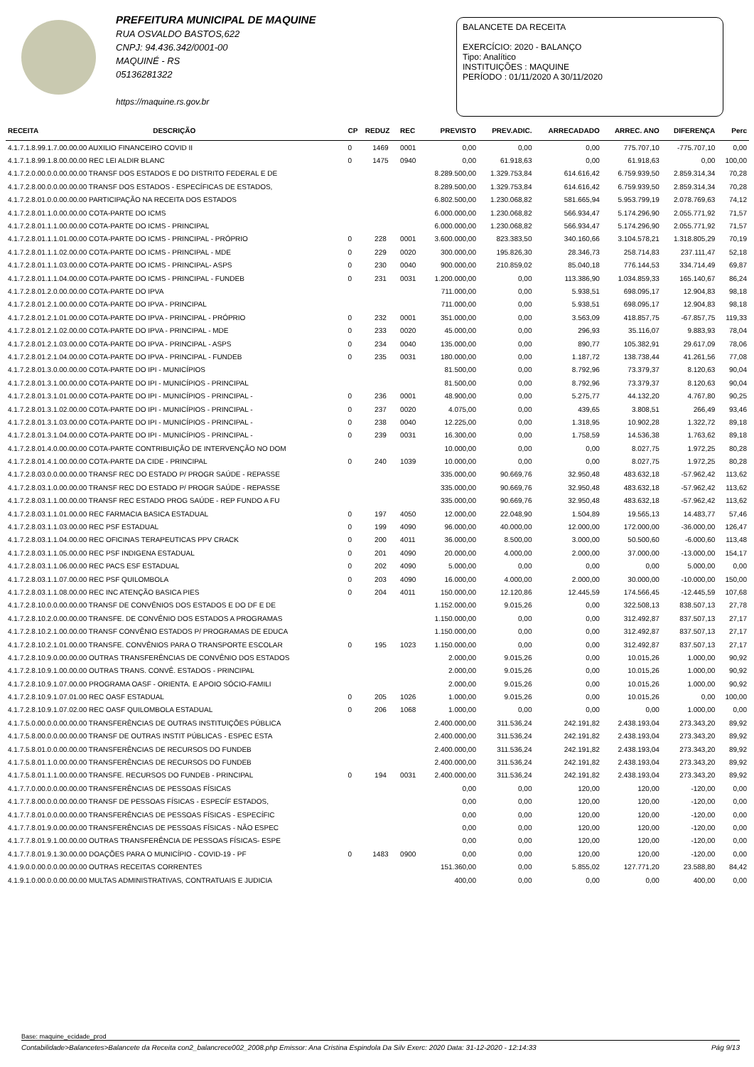PREFEITURA MUNICIPAL DE MAQUINE
RUA OSVALDO BASTOS,622
CNPJ: 94.436.342/0001-00
MAQUINÉ - RS
05136281322
https://maquine.rs.gov.br
BALANCETE DA RECEITA
EXERCÍCIO: 2020 - BALANÇO
Tipo: Analítico
INSTITUIÇÕES : MAQUINE
PERÍODO : 01/11/2020 A 30/11/2020
| RECEITA | DESCRIÇÃO | CP | REDUZ | REC | PREVISTO | PREV.ADIC. | ARRECADADO | ARREC. ANO | DIFERENÇA | Perc |
| --- | --- | --- | --- | --- | --- | --- | --- | --- | --- | --- |
| 4.1.7.1.8.99.1.7.00.00.00 AUXILIO FINANCEIRO COVID II | | 0 | 1469 | 0001 | 0,00 | 0,00 | 0,00 | 775.707,10 | -775.707,10 | 0,00 |
| 4.1.7.1.8.99.1.8.00.00.00 REC LEI ALDIR BLANC | | 0 | 1475 | 0940 | 0,00 | 61.918,63 | 0,00 | 61.918,63 | 0,00 | 100,00 |
| 4.1.7.2.0.00.0.0.00.00.00 TRANSF DOS ESTADOS E DO DISTRITO FEDERAL E DE | | | | | 8.289.500,00 | 1.329.753,84 | 614.616,42 | 6.759.939,50 | 2.859.314,34 | 70,28 |
| 4.1.7.2.8.00.0.0.00.00.00 TRANSF DOS ESTADOS - ESPECÍFICAS DE ESTADOS, | | | | | 8.289.500,00 | 1.329.753,84 | 614.616,42 | 6.759.939,50 | 2.859.314,34 | 70,28 |
| 4.1.7.2.8.01.0.0.00.00.00 PARTICIPAÇÃO NA RECEITA DOS ESTADOS | | | | | 6.802.500,00 | 1.230.068,82 | 581.665,94 | 5.953.799,19 | 2.078.769,63 | 74,12 |
| 4.1.7.2.8.01.1.0.00.00.00 COTA-PARTE DO ICMS | | | | | 6.000.000,00 | 1.230.068,82 | 566.934,47 | 5.174.296,90 | 2.055.771,92 | 71,57 |
| 4.1.7.2.8.01.1.1.00.00.00 COTA-PARTE DO ICMS - PRINCIPAL | | | | | 6.000.000,00 | 1.230.068,82 | 566.934,47 | 5.174.296,90 | 2.055.771,92 | 71,57 |
| 4.1.7.2.8.01.1.1.01.00.00 COTA-PARTE DO ICMS - PRINCIPAL - PRÓPRIO | | 0 | 228 | 0001 | 3.600.000,00 | 823.383,50 | 340.160,66 | 3.104.578,21 | 1.318.805,29 | 70,19 |
| 4.1.7.2.8.01.1.1.02.00.00 COTA-PARTE DO ICMS - PRINCIPAL - MDE | | 0 | 229 | 0020 | 300.000,00 | 195.826,30 | 28.346,73 | 258.714,83 | 237.111,47 | 52,18 |
| 4.1.7.2.8.01.1.1.03.00.00 COTA-PARTE DO ICMS - PRINCIPAL- ASPS | | 0 | 230 | 0040 | 900.000,00 | 210.859,02 | 85.040,18 | 776.144,53 | 334.714,49 | 69,87 |
| 4.1.7.2.8.01.1.1.04.00.00 COTA-PARTE DO ICMS - PRINCIPAL - FUNDEB | | 0 | 231 | 0031 | 1.200.000,00 | 0,00 | 113.386,90 | 1.034.859,33 | 165.140,67 | 86,24 |
| 4.1.7.2.8.01.2.0.00.00.00 COTA-PARTE DO IPVA | | | | | 711.000,00 | 0,00 | 5.938,51 | 698.095,17 | 12.904,83 | 98,18 |
| 4.1.7.2.8.01.2.1.00.00.00 COTA-PARTE DO IPVA - PRINCIPAL | | | | | 711.000,00 | 0,00 | 5.938,51 | 698.095,17 | 12.904,83 | 98,18 |
| 4.1.7.2.8.01.2.1.01.00.00 COTA-PARTE DO IPVA - PRINCIPAL - PRÓPRIO | | 0 | 232 | 0001 | 351.000,00 | 0,00 | 3.563,09 | 418.857,75 | -67.857,75 | 119,33 |
| 4.1.7.2.8.01.2.1.02.00.00 COTA-PARTE DO IPVA - PRINCIPAL - MDE | | 0 | 233 | 0020 | 45.000,00 | 0,00 | 296,93 | 35.116,07 | 9.883,93 | 78,04 |
| 4.1.7.2.8.01.2.1.03.00.00 COTA-PARTE DO IPVA - PRINCIPAL - ASPS | | 0 | 234 | 0040 | 135.000,00 | 0,00 | 890,77 | 105.382,91 | 29.617,09 | 78,06 |
| 4.1.7.2.8.01.2.1.04.00.00 COTA-PARTE DO IPVA - PRINCIPAL - FUNDEB | | 0 | 235 | 0031 | 180.000,00 | 0,00 | 1.187,72 | 138.738,44 | 41.261,56 | 77,08 |
| 4.1.7.2.8.01.3.0.00.00.00 COTA-PARTE DO IPI - MUNICÍPIOS | | | | | 81.500,00 | 0,00 | 8.792,96 | 73.379,37 | 8.120,63 | 90,04 |
| 4.1.7.2.8.01.3.1.00.00.00 COTA-PARTE DO IPI - MUNICÍPIOS - PRINCIPAL | | | | | 81.500,00 | 0,00 | 8.792,96 | 73.379,37 | 8.120,63 | 90,04 |
| 4.1.7.2.8.01.3.1.01.00.00 COTA-PARTE DO IPI - MUNICÍPIOS - PRINCIPAL - | | 0 | 236 | 0001 | 48.900,00 | 0,00 | 5.275,77 | 44.132,20 | 4.767,80 | 90,25 |
| 4.1.7.2.8.01.3.1.02.00.00 COTA-PARTE DO IPI - MUNICÍPIOS - PRINCIPAL - | | 0 | 237 | 0020 | 4.075,00 | 0,00 | 439,65 | 3.808,51 | 266,49 | 93,46 |
| 4.1.7.2.8.01.3.1.03.00.00 COTA-PARTE DO IPI - MUNICÍPIOS - PRINCIPAL - | | 0 | 238 | 0040 | 12.225,00 | 0,00 | 1.318,95 | 10.902,28 | 1.322,72 | 89,18 |
| 4.1.7.2.8.01.3.1.04.00.00 COTA-PARTE DO IPI - MUNICÍPIOS - PRINCIPAL - | | 0 | 239 | 0031 | 16.300,00 | 0,00 | 1.758,59 | 14.536,38 | 1.763,62 | 89,18 |
| 4.1.7.2.8.01.4.0.00.00.00 COTA-PARTE CONTRIBUIÇÃO DE INTERVENÇÃO NO DOM | | | | | 10.000,00 | 0,00 | 0,00 | 8.027,75 | 1.972,25 | 80,28 |
| 4.1.7.2.8.01.4.1.00.00.00 COTA-PARTE DA CIDE - PRINCIPAL | | 0 | 240 | 1039 | 10.000,00 | 0,00 | 0,00 | 8.027,75 | 1.972,25 | 80,28 |
| 4.1.7.2.8.03.0.0.00.00.00 TRANSF REC DO ESTADO P/ PROGR SAÚDE - REPASSE | | | | | 335.000,00 | 90.669,76 | 32.950,48 | 483.632,18 | -57.962,42 | 113,62 |
| 4.1.7.2.8.03.1.0.00.00.00 TRANSF REC DO ESTADO P/ PROGR SAÚDE - REPASSE | | | | | 335.000,00 | 90.669,76 | 32.950,48 | 483.632,18 | -57.962,42 | 113,62 |
| 4.1.7.2.8.03.1.1.00.00.00 TRANSF REC ESTADO PROG SAÚDE - REP FUNDO A FU | | | | | 335.000,00 | 90.669,76 | 32.950,48 | 483.632,18 | -57.962,42 | 113,62 |
| 4.1.7.2.8.03.1.1.01.00.00 REC FARMACIA BASICA ESTADUAL | | 0 | 197 | 4050 | 12.000,00 | 22.048,90 | 1.504,89 | 19.565,13 | 14.483,77 | 57,46 |
| 4.1.7.2.8.03.1.1.03.00.00 REC PSF ESTADUAL | | 0 | 199 | 4090 | 96.000,00 | 40.000,00 | 12.000,00 | 172.000,00 | -36.000,00 | 126,47 |
| 4.1.7.2.8.03.1.1.04.00.00 REC OFICINAS TERAPEUTICAS PPV CRACK | | 0 | 200 | 4011 | 36.000,00 | 8.500,00 | 3.000,00 | 50.500,60 | -6.000,60 | 113,48 |
| 4.1.7.2.8.03.1.1.05.00.00 REC PSF INDIGENA ESTADUAL | | 0 | 201 | 4090 | 20.000,00 | 4.000,00 | 2.000,00 | 37.000,00 | -13.000,00 | 154,17 |
| 4.1.7.2.8.03.1.1.06.00.00 REC PACS ESF ESTADUAL | | 0 | 202 | 4090 | 5.000,00 | 0,00 | 0,00 | 0,00 | 5.000,00 | 0,00 |
| 4.1.7.2.8.03.1.1.07.00.00 REC PSF QUILOMBOLA | | 0 | 203 | 4090 | 16.000,00 | 4.000,00 | 2.000,00 | 30.000,00 | -10.000,00 | 150,00 |
| 4.1.7.2.8.03.1.1.08.00.00 REC INC ATENÇÃO BASICA PIES | | 0 | 204 | 4011 | 150.000,00 | 12.120,86 | 12.445,59 | 174.566,45 | -12.445,59 | 107,68 |
| 4.1.7.2.8.10.0.0.00.00.00 TRANSF DE CONVÊNIOS DOS ESTADOS E DO DF E DE | | | | | 1.152.000,00 | 9.015,26 | 0,00 | 322.508,13 | 838.507,13 | 27,78 |
| 4.1.7.2.8.10.2.0.00.00.00 TRANSFE. DE CONVÊNIO DOS ESTADOS A PROGRAMAS | | | | | 1.150.000,00 | 0,00 | 0,00 | 312.492,87 | 837.507,13 | 27,17 |
| 4.1.7.2.8.10.2.1.00.00.00 TRANSF CONVÊNIO ESTADOS P/ PROGRAMAS DE EDUCA | | | | | 1.150.000,00 | 0,00 | 0,00 | 312.492,87 | 837.507,13 | 27,17 |
| 4.1.7.2.8.10.2.1.01.00.00 TRANSFE. CONVÊNIOS PARA O TRANSPORTE ESCOLAR | | 0 | 195 | 1023 | 1.150.000,00 | 0,00 | 0,00 | 312.492,87 | 837.507,13 | 27,17 |
| 4.1.7.2.8.10.9.0.00.00.00 OUTRAS TRANSFERÊNCIAS DE CONVÊNIO DOS ESTADOS | | | | | 2.000,00 | 9.015,26 | 0,00 | 10.015,26 | 1.000,00 | 90,92 |
| 4.1.7.2.8.10.9.1.00.00.00 OUTRAS TRANS. CONVÊ. ESTADOS - PRINCIPAL | | | | | 2.000,00 | 9.015,26 | 0,00 | 10.015,26 | 1.000,00 | 90,92 |
| 4.1.7.2.8.10.9.1.07.00.00 PROGRAMA OASF - ORIENTA. E APOIO SÓCIO-FAMILI | | | | | 2.000,00 | 9.015,26 | 0,00 | 10.015,26 | 1.000,00 | 90,92 |
| 4.1.7.2.8.10.9.1.07.01.00 REC OASF ESTADUAL | | 0 | 205 | 1026 | 1.000,00 | 9.015,26 | 0,00 | 10.015,26 | 0,00 | 100,00 |
| 4.1.7.2.8.10.9.1.07.02.00 REC OASF QUILOMBOLA ESTADUAL | | 0 | 206 | 1068 | 1.000,00 | 0,00 | 0,00 | 0,00 | 1.000,00 | 0,00 |
| 4.1.7.5.0.00.0.0.00.00.00 TRANSFERÊNCIAS DE OUTRAS INSTITUIÇÕES PÚBLICA | | | | | 2.400.000,00 | 311.536,24 | 242.191,82 | 2.438.193,04 | 273.343,20 | 89,92 |
| 4.1.7.5.8.00.0.0.00.00.00 TRANSF DE OUTRAS INSTIT PÚBLICAS - ESPEC ESTA | | | | | 2.400.000,00 | 311.536,24 | 242.191,82 | 2.438.193,04 | 273.343,20 | 89,92 |
| 4.1.7.5.8.01.0.0.00.00.00 TRANSFERÊNCIAS DE RECURSOS DO FUNDEB | | | | | 2.400.000,00 | 311.536,24 | 242.191,82 | 2.438.193,04 | 273.343,20 | 89,92 |
| 4.1.7.5.8.01.1.0.00.00.00 TRANSFERÊNCIAS DE RECURSOS DO FUNDEB | | | | | 2.400.000,00 | 311.536,24 | 242.191,82 | 2.438.193,04 | 273.343,20 | 89,92 |
| 4.1.7.5.8.01.1.1.00.00.00 TRANSFE. RECURSOS DO FUNDEB - PRINCIPAL | | 0 | 194 | 0031 | 2.400.000,00 | 311.536,24 | 242.191,82 | 2.438.193,04 | 273.343,20 | 89,92 |
| 4.1.7.7.0.00.0.0.00.00.00 TRANSFERÊNCIAS DE PESSOAS FÍSICAS | | | | | 0,00 | 0,00 | 120,00 | 120,00 | -120,00 | 0,00 |
| 4.1.7.7.8.00.0.0.00.00.00 TRANSF DE PESSOAS FÍSICAS - ESPECÍF ESTADOS, | | | | | 0,00 | 0,00 | 120,00 | 120,00 | -120,00 | 0,00 |
| 4.1.7.7.8.01.0.0.00.00.00 TRANSFERÊNCIAS DE PESSOAS FÍSICAS - ESPECÍFIC | | | | | 0,00 | 0,00 | 120,00 | 120,00 | -120,00 | 0,00 |
| 4.1.7.7.8.01.9.0.00.00.00 TRANSFERÊNCIAS DE PESSOAS FÍSICAS - NÃO ESPEC | | | | | 0,00 | 0,00 | 120,00 | 120,00 | -120,00 | 0,00 |
| 4.1.7.7.8.01.9.1.00.00.00 OUTRAS TRANSFERÊNCIA DE PESSOAS FÍSICAS- ESPE | | | | | 0,00 | 0,00 | 120,00 | 120,00 | -120,00 | 0,00 |
| 4.1.7.7.8.01.9.1.30.00.00 DOAÇÕES PARA O MUNICÍPIO - COVID-19 - PF | | 0 | 1483 | 0900 | 0,00 | 0,00 | 120,00 | 120,00 | -120,00 | 0,00 |
| 4.1.9.0.0.00.0.0.00.00.00 OUTRAS RECEITAS CORRENTES | | | | | 151.360,00 | 0,00 | 5.855,02 | 127.771,20 | 23.588,80 | 84,42 |
| 4.1.9.1.0.00.0.0.00.00.00 MULTAS ADMINISTRATIVAS, CONTRATUAIS E JUDICIA | | | | | 400,00 | 0,00 | 0,00 | 0,00 | 400,00 | 0,00 |
Base: maquine_ecidade_prod
Contabilidade>Balancetes>Balancete da Receita con2_balancrece002_2008.php Emissor: Ana Cristina Espindola Da Silv Exerc: 2020 Data: 31-12-2020 - 12:14:33 Pág 9/13